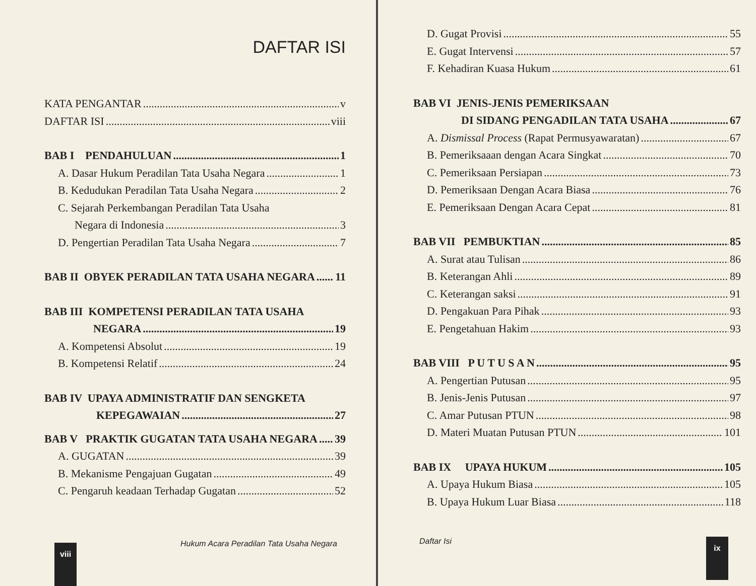DAFTAR ISI
KATA PENGANTAR v
DAFTAR ISI viii
BAB I PENDAHULUAN 1
A. Dasar Hukum Peradilan Tata Usaha Negara 1
B. Kedudukan Peradilan Tata Usaha Negara 2
C. Sejarah Perkembangan Peradilan Tata Usaha
Negara di Indonesia 3
D. Pengertian Peradilan Tata Usaha Negara 7
BAB II OBYEK PERADILAN TATA USAHA NEGARA 11
BAB III KOMPETENSI PERADILAN TATA USAHA
NEGARA 19
A. Kompetensi Absolut 19
B. Kompetensi Relatif 24
BAB IV UPAYA ADMINISTRATIF DAN SENGKETA
KEPEGAWAIAN 27
BAB V PRAKTIK GUGATAN TATA USAHA NEGARA 39
A. GUGATAN 39
B. Mekanisme Pengajuan Gugatan 49
C. Pengaruh keadaan Terhadap Gugatan 52
viii
Hukum Acara Peradilan Tata Usaha Negara
D. Gugat Provisi 55
E. Gugat Intervensi 57
F. Kehadiran Kuasa Hukum 61
BAB VI JENIS-JENIS PEMERIKSAAN
DI SIDANG PENGADILAN TATA USAHA 67
A. Dismissal Process (Rapat Permusyawaratan) 67
B. Pemeriksaaan dengan Acara Singkat 70
C. Pemeriksaan Persiapan 73
D. Pemeriksaan Dengan Acara Biasa 76
E. Pemeriksaan Dengan Acara Cepat 81
BAB VII PEMBUKTIAN 85
A. Surat atau Tulisan 86
B. Keterangan Ahli 89
C. Keterangan saksi 91
D. Pengakuan Para Pihak 93
E. Pengetahuan Hakim 93
BAB VIII P U T U S A N 95
A. Pengertian Putusan 95
B. Jenis-Jenis Putusan 97
C. Amar Putusan PTUN 98
D. Materi Muatan Putusan PTUN 101
BAB IX UPAYA HUKUM 105
A. Upaya Hukum Biasa 105
B. Upaya Hukum Luar Biasa 118
Daftar Isi
ix